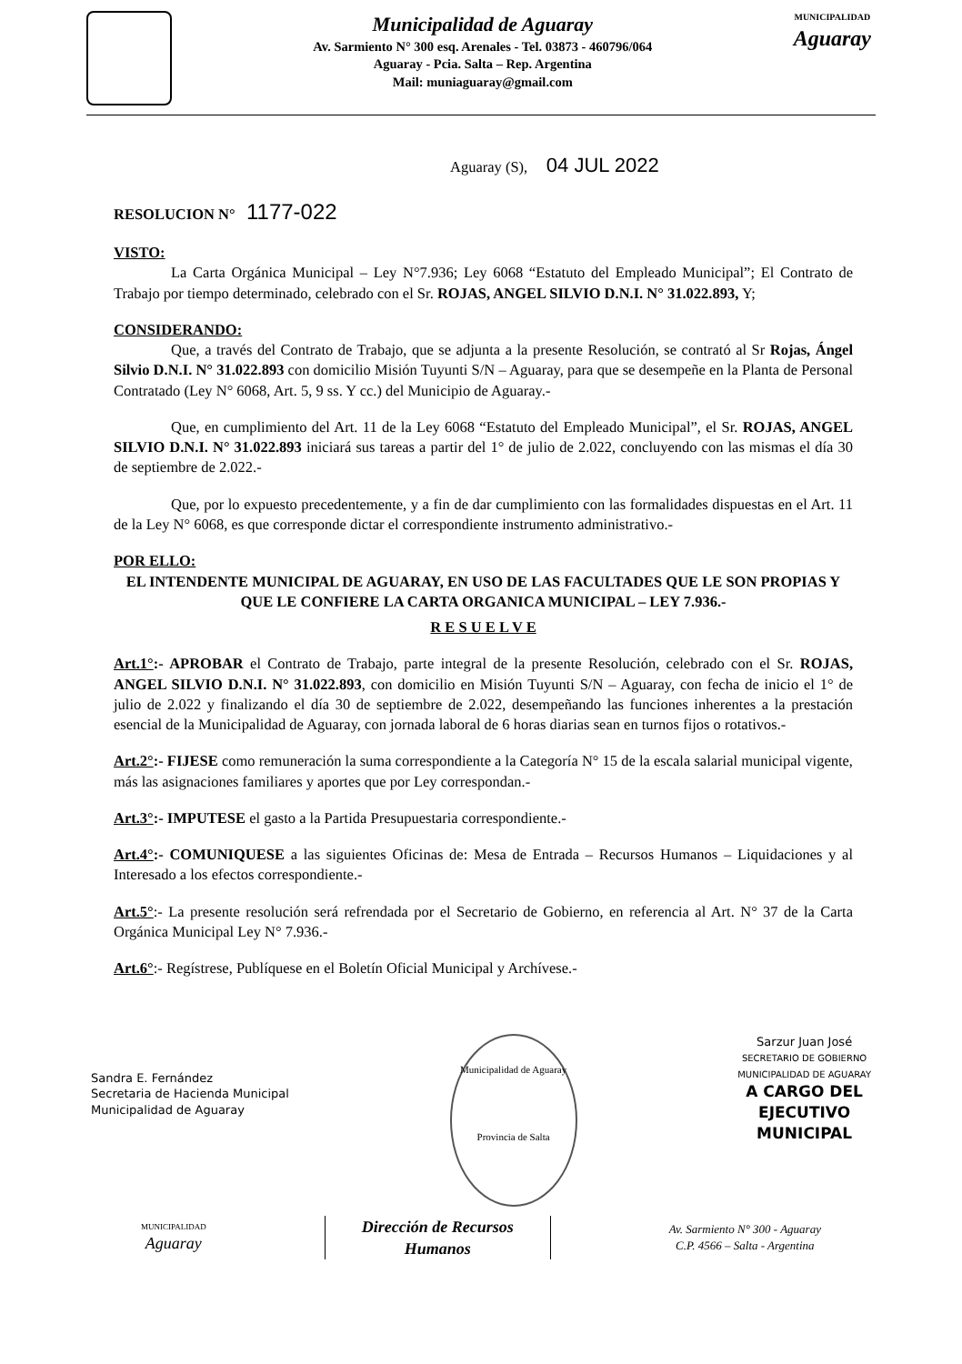Municipalidad de Aguaray
Av. Sarmiento N° 300 esq. Arenales - Tel. 03873 - 460796/064
Aguaray - Pcia. Salta – Rep. Argentina
Mail: muniaguaray@gmail.com
MUNICIPALIDAD
Aguaray
Aguaray (S), 04 JUL 2022
RESOLUCION N° 1177-022
VISTO:
La Carta Orgánica Municipal – Ley N°7.936; Ley 6068 “Estatuto del Empleado Municipal”; El Contrato de Trabajo por tiempo determinado, celebrado con el Sr. ROJAS, ANGEL SILVIO D.N.I. N° 31.022.893, Y;
CONSIDERANDO:
Que, a través del Contrato de Trabajo, que se adjunta a la presente Resolución, se contrató al Sr Rojas, Ángel Silvio D.N.I. N° 31.022.893 con domicilio Misión Tuyunti S/N – Aguaray, para que se desempeñe en la Planta de Personal Contratado (Ley N° 6068, Art. 5, 9 ss. Y cc.) del Municipio de Aguaray.-
Que, en cumplimiento del Art. 11 de la Ley 6068 “Estatuto del Empleado Municipal”, el Sr. ROJAS, ANGEL SILVIO D.N.I. N° 31.022.893 iniciará sus tareas a partir del 1° de julio de 2.022, concluyendo con las mismas el día 30 de septiembre de 2.022.-
Que, por lo expuesto precedentemente, y a fin de dar cumplimiento con las formalidades dispuestas en el Art. 11 de la Ley N° 6068, es que corresponde dictar el correspondiente instrumento administrativo.-
POR ELLO:
EL INTENDENTE MUNICIPAL DE AGUARAY, EN USO DE LAS FACULTADES QUE LE SON PROPIAS Y QUE LE CONFIERE LA CARTA ORGANICA MUNICIPAL – LEY 7.936.-
R E S U E L V E
Art.1°:- APROBAR el Contrato de Trabajo, parte integral de la presente Resolución, celebrado con el Sr. ROJAS, ANGEL SILVIO D.N.I. N° 31.022.893, con domicilio en Misión Tuyunti S/N – Aguaray, con fecha de inicio el 1° de julio de 2.022 y finalizando el día 30 de septiembre de 2.022, desempeñando las funciones inherentes a la prestación esencial de la Municipalidad de Aguaray, con jornada laboral de 6 horas diarias sean en turnos fijos o rotativos.-
Art.2°:- FIJESE como remuneración la suma correspondiente a la Categoría N° 15 de la escala salarial municipal vigente, más las asignaciones familiares y aportes que por Ley correspondan.-
Art.3°:- IMPUTESE el gasto a la Partida Presupuestaria correspondiente.-
Art.4°:- COMUNIQUESE a las siguientes Oficinas de: Mesa de Entrada – Recursos Humanos – Liquidaciones y al Interesado a los efectos correspondiente.-
Art.5°:- La presente resolución será refrendada por el Secretario de Gobierno, en referencia al Art. N° 37 de la Carta Orgánica Municipal Ley N° 7.936.-
Art.6°:- Regístrese, Publíquese en el Boletín Oficial Municipal y Archívese.-
Sandra E. Fernández
Secretaria de Hacienda Municipal
Municipalidad de Aguaray
Municipalidad de Aguaray
Provincia de Salta
Sarzur Juan José
SECRETARIO DE GOBIERNO
MUNICIPALIDAD DE AGUARAY
A CARGO DEL
EJECUTIVO
MUNICIPAL
MUNICIPALIDAD
Aguaray
Dirección de Recursos
Humanos
Av. Sarmiento N° 300 - Aguaray
C.P. 4566 – Salta - Argentina